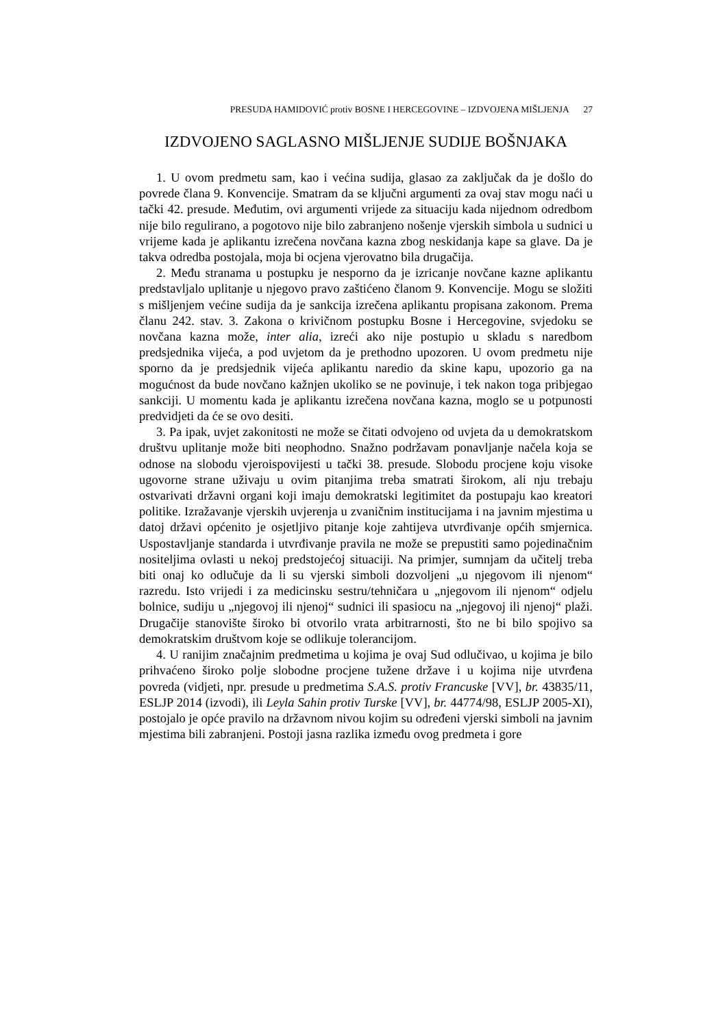PRESUDA HAMIDOVIĆ protiv BOSNE I HERCEGOVINE – IZDVOJENA MIŠLJENJA 27
IZDVOJENO SAGLASNO MIŠLJENJE SUDIJE BOŠNJAKA
1. U ovom predmetu sam, kao i većina sudija, glasao za zaključak da je došlo do povrede člana 9. Konvencije. Smatram da se ključni argumenti za ovaj stav mogu naći u tački 42. presude. Međutim, ovi argumenti vrijede za situaciju kada nijednom odredbom nije bilo regulirano, a pogotovo nije bilo zabranjeno nošenje vjerskih simbola u sudnici u vrijeme kada je aplikantu izrečena novčana kazna zbog neskidanja kape sa glave. Da je takva odredba postojala, moja bi ocjena vjerovatno bila drugačija.
2. Među stranama u postupku je nesporno da je izricanje novčane kazne aplikantu predstavljalo uplitanje u njegovo pravo zaštićeno članom 9. Konvencije. Mogu se složiti s mišljenjem većine sudija da je sankcija izrečena aplikantu propisana zakonom. Prema članu 242. stav. 3. Zakona o krivičnom postupku Bosne i Hercegovine, svjedoku se novčana kazna može, inter alia, izreći ako nije postupio u skladu s naredbom predsjednika vijeća, a pod uvjetom da je prethodno upozoren. U ovom predmetu nije sporno da je predsjednik vijeća aplikantu naredio da skine kapu, upozorio ga na mogućnost da bude novčano kažnjen ukoliko se ne povinuje, i tek nakon toga pribjegao sankciji. U momentu kada je aplikantu izrečena novčana kazna, moglo se u potpunosti predvidjeti da će se ovo desiti.
3. Pa ipak, uvjet zakonitosti ne može se čitati odvojeno od uvjeta da u demokratskom društvu uplitanje može biti neophodno. Snažno podržavam ponavljanje načela koja se odnose na slobodu vjeroispovijesti u tački 38. presude. Slobodu procjene koju visoke ugovorne strane uživaju u ovim pitanjima treba smatrati širokom, ali nju trebaju ostvarivati državni organi koji imaju demokratski legitimitet da postupaju kao kreatori politike. Izražavanje vjerskih uvjerenja u zvaničnim institucijama i na javnim mjestima u datoj državi općenito je osjetljivo pitanje koje zahtijeva utvrđivanje općih smjernica. Uspostavljanje standarda i utvrđivanje pravila ne može se prepustiti samo pojedinačnim nositeljima ovlasti u nekoj predstojećoj situaciji. Na primjer, sumnjam da učitelj treba biti onaj ko odlučuje da li su vjerski simboli dozvoljeni „u njegovom ili njenom“ razredu. Isto vrijedi i za medicinsku sestru/tehničara u „njegovom ili njenom“ odjelu bolnice, sudiju u „njegovoj ili njenoj“ sudnici ili spasiocu na „njegovoj ili njenoj“ plaži. Drugačije stanovište široko bi otvorilo vrata arbitrarnosti, što ne bi bilo spojivo sa demokratskim društvom koje se odlikuje tolerancijom.
4. U ranijim značajnim predmetima u kojima je ovaj Sud odlučivao, u kojima je bilo prihvaćeno široko polje slobodne procjene tužene države i u kojima nije utvrđena povreda (vidjeti, npr. presude u predmetima S.A.S. protiv Francuske [VV], br. 43835/11, ESLJP 2014 (izvodi), ili Leyla Sahin protiv Turske [VV], br. 44774/98, ESLJP 2005-XI), postojalo je opće pravilo na državnom nivou kojim su određeni vjerski simboli na javnim mjestima bili zabranjeni. Postoji jasna razlika između ovog predmeta i gore